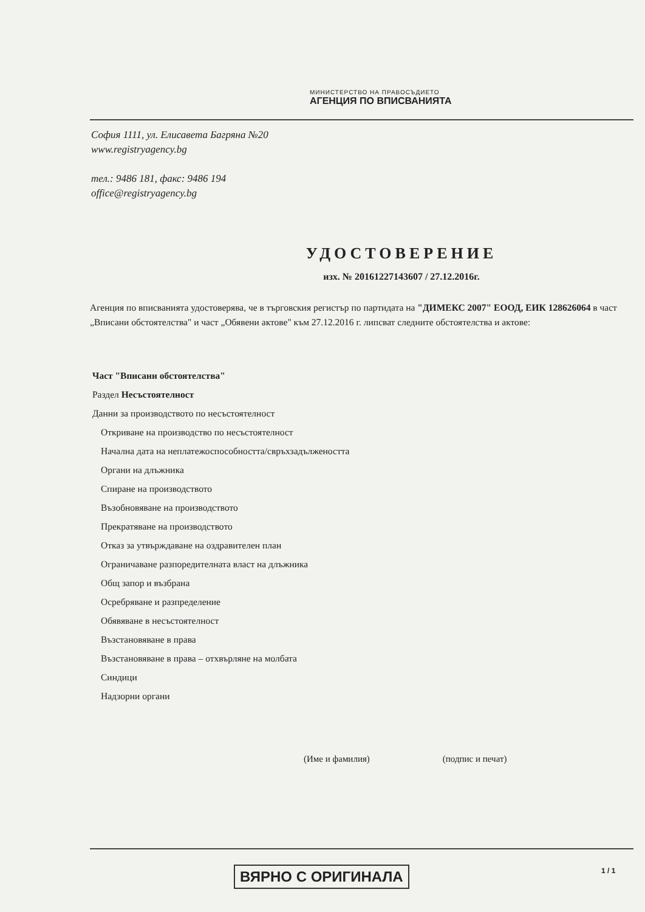МИНИСТЕРСТВО НА ПРАВОСЪДИЕТО
АГЕНЦИЯ ПО ВПИСВАНИЯТА
София 1111, ул. Елисавета Багряна №20
www.registryagency.bg
тел.: 9486 181, факс: 9486 194
office@registryagency.bg
УДОСТОВЕРЕНИЕ
изх. № 20161227143607 / 27.12.2016г.
Агенция по вписванията удостоверява, че в търговския регистър по партидата на "ДИМЕКС 2007" ЕООД, ЕИК 128626064 в част „Вписани обстоятелства" и част „Обявени актове" към 27.12.2016 г. липсват следните обстоятелства и актове:
Част "Вписани обстоятелства"
Раздел Несъстоятелност
Данни за производството по несъстоятелност
Откриване на производство по несъстоятелност
Начална дата на неплатежоспособността/свръхзадължеността
Органи на длъжника
Спиране на производството
Възобновяване на производството
Прекратяване на производството
Отказ за утвърждаване на оздравителен план
Ограничаване разпоредителната власт на длъжника
Общ запор и възбрана
Осребряване и разпределение
Обявяване в несъстоятелност
Възстановяване в права
Възстановяване в права – отхвърляне на молбата
Синдици
Надзорни органи
(Име и фамилия) (подпис и печат)
ВЯРНО С ОРИГИНАЛА 1 / 1